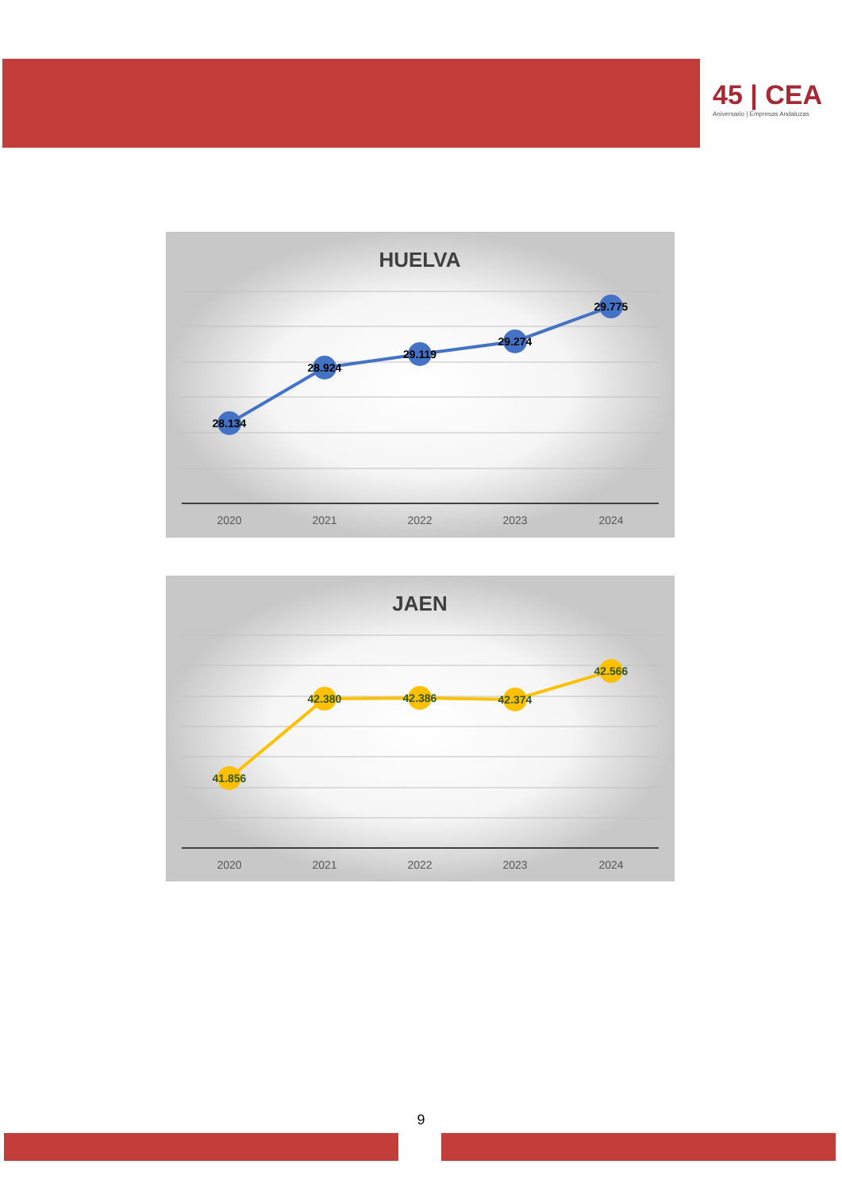45 | CEA
Aniversario | Empresas Andaluzas
HUELVA
28.134
28.924
29.119
29.274
29.775
2020
2021
2022
2023
2024
JAEN
41.856
42.380
42.386
42.374
42.566
2020
2021
2022
2023
2024
9